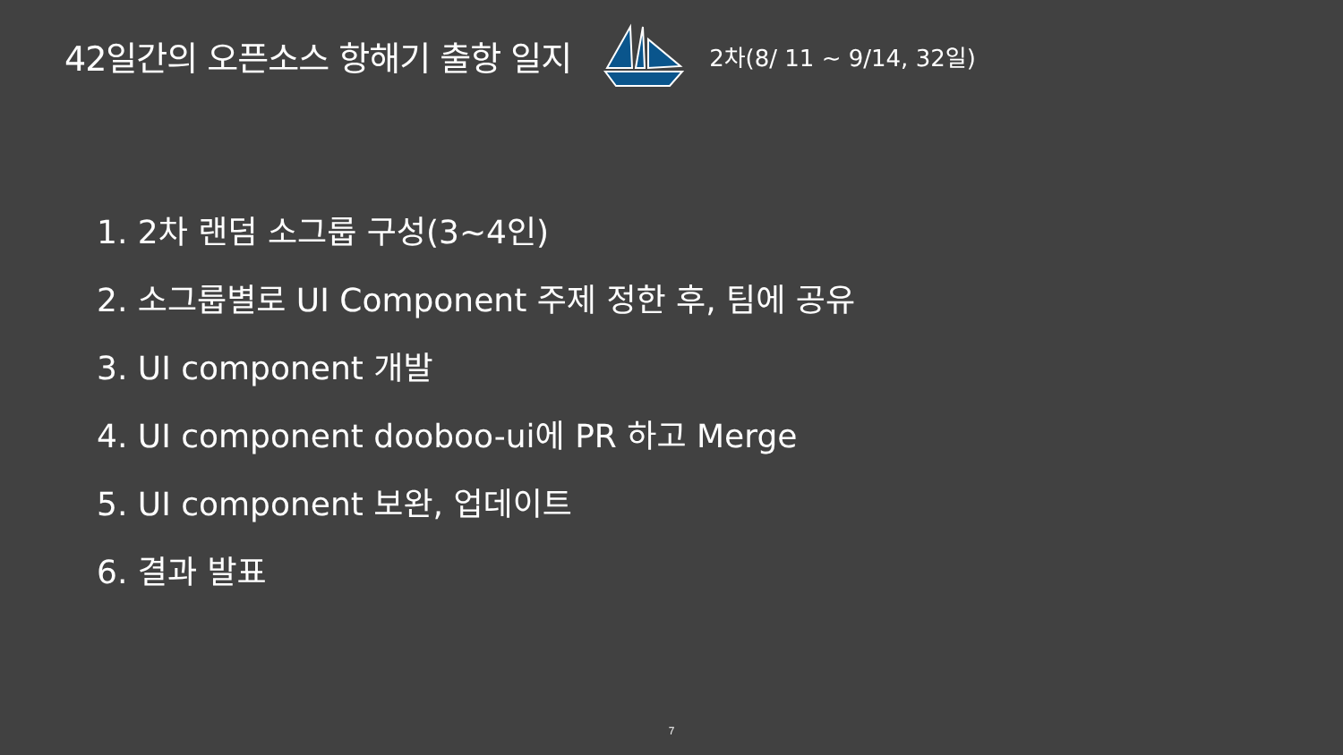42일간의 오픈소스 항해기 출항 일지 2차(8/ 11 ~ 9/14, 32일)
1. 2차 랜덤 소그룹 구성(3~4인)
2. 소그룹별로 UI Component 주제 정한 후, 팀에 공유
3. UI component 개발
4. UI component dooboo-ui에 PR 하고 Merge
5. UI component 보완, 업데이트
6. 결과 발표
7